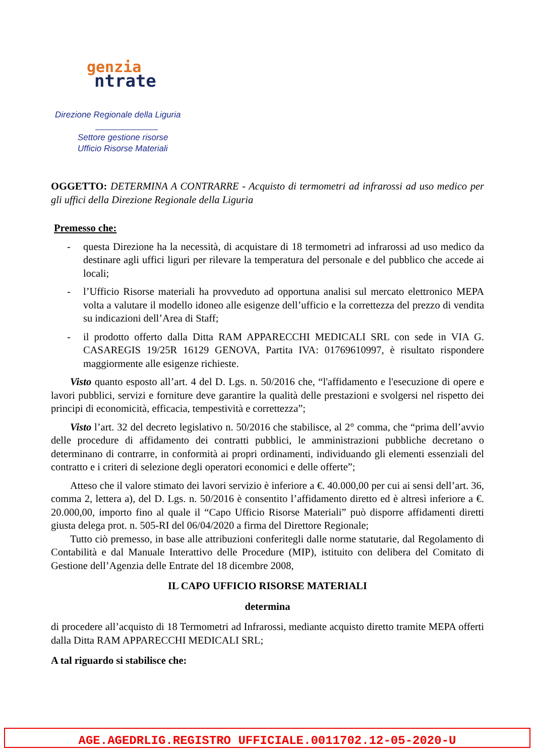genzia
ntrate
Direzione Regionale della Liguria
Settore gestione risorse
Ufficio Risorse Materiali
OGGETTO: DETERMINA A CONTRARRE - Acquisto di termometri ad infrarossi ad uso medico per gli uffici della Direzione Regionale della Liguria
Premesso che:
- questa Direzione ha la necessità, di acquistare di 18 termometri ad infrarossi ad uso medico da destinare agli uffici liguri per rilevare la temperatura del personale e del pubblico che accede ai locali;
- l’Ufficio Risorse materiali ha provveduto ad opportuna analisi sul mercato elettronico MEPA volta a valutare il modello idoneo alle esigenze dell’ufficio e la correttezza del prezzo di vendita su indicazioni dell’Area di Staff;
- il prodotto offerto dalla Ditta RAM APPARECCHI MEDICALI SRL con sede in VIA G. CASAREGIS 19/25R 16129 GENOVA, Partita IVA: 01769610997, è risultato rispondere maggiormente alle esigenze richieste.
Visto quanto esposto all’art. 4 del D. Lgs. n. 50/2016 che, “l'affidamento e l'esecuzione di opere e lavori pubblici, servizi e forniture deve garantire la qualità delle prestazioni e svolgersi nel rispetto dei principi di economicità, efficacia, tempestività e correttezza”;
Visto l’art. 32 del decreto legislativo n. 50/2016 che stabilisce, al 2° comma, che “prima dell’avvio delle procedure di affidamento dei contratti pubblici, le amministrazioni pubbliche decretano o determinano di contrarre, in conformità ai propri ordinamenti, individuando gli elementi essenziali del contratto e i criteri di selezione degli operatori economici e delle offerte”;
Atteso che il valore stimato dei lavori servizio è inferiore a €. 40.000,00 per cui ai sensi dell’art. 36, comma 2, lettera a), del D. Lgs. n. 50/2016 è consentito l’affidamento diretto ed è altresì inferiore a €. 20.000,00, importo fino al quale il “Capo Ufficio Risorse Materiali” può disporre affidamenti diretti giusta delega prot. n. 505-RI del 06/04/2020 a firma del Direttore Regionale;
Tutto ciò premesso, in base alle attribuzioni conferitegli dalle norme statutarie, dal Regolamento di Contabilità e dal Manuale Interattivo delle Procedure (MIP), istituito con delibera del Comitato di Gestione dell’Agenzia delle Entrate del 18 dicembre 2008,
IL CAPO UFFICIO RISORSE MATERIALI
determina
di procedere all’acquisto di 18 Termometri ad Infrarossi, mediante acquisto diretto tramite MEPA offerti dalla Ditta RAM APPARECCHI MEDICALI SRL;
A tal riguardo si stabilisce che:
AGE.AGEDRLIG.REGISTRO UFFICIALE.0011702.12-05-2020-U